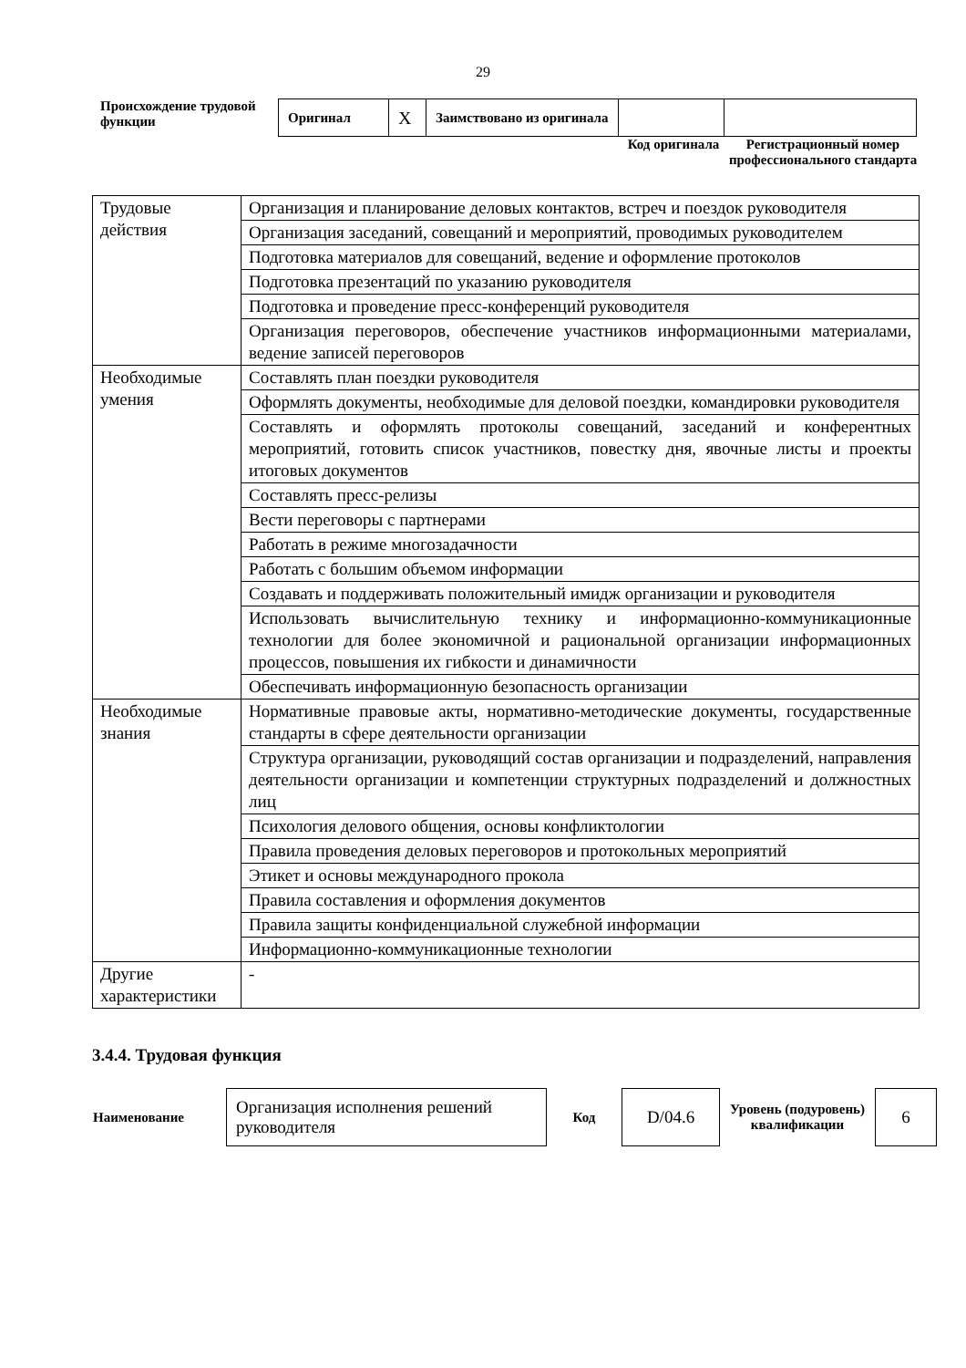29
Происхождение трудовой функции
| Оригинал | X | Заимствовано из оригинала | | |
Код оригинала Регистрационный номер профессионального стандарта
| Трудовые действия | Организация и планирование деловых контактов, встреч и поездок руководителя |
| | Организация заседаний, совещаний и мероприятий, проводимых руководителем |
| | Подготовка материалов для совещаний, ведение и оформление протоколов |
| | Подготовка презентаций по указанию руководителя |
| | Подготовка и проведение пресс-конференций руководителя |
| | Организация переговоров, обеспечение участников информационными материалами, ведение записей переговоров |
| Необходимые умения | Составлять план поездки руководителя |
| | Оформлять документы, необходимые для деловой поездки, командировки руководителя |
| | Составлять и оформлять протоколы совещаний, заседаний и конферентных мероприятий, готовить список участников, повестку дня, явочные листы и проекты итоговых документов |
| | Составлять пресс-релизы |
| | Вести переговоры с партнерами |
| | Работать в режиме многозадачности |
| | Работать с большим объемом информации |
| | Создавать и поддерживать положительный имидж организации и руководителя |
| | Использовать вычислительную технику и информационно-коммуникационные технологии для более экономичной и рациональной организации информационных процессов, повышения их гибкости и динамичности |
| | Обеспечивать информационную безопасность организации |
| Необходимые знания | Нормативные правовые акты, нормативно-методические документы, государственные стандарты в сфере деятельности организации |
| | Структура организации, руководящий состав организации и подразделений, направления деятельности организации и компетенции структурных подразделений и должностных лиц |
| | Психология делового общения, основы конфликтологии |
| | Правила проведения деловых переговоров и протокольных мероприятий |
| | Этикет и основы международного прокола |
| | Правила составления и оформления документов |
| | Правила защиты конфиденциальной служебной информации |
| | Информационно-коммуникационные технологии |
| Другие характеристики | - |
3.4.4. Трудовая функция
| Наименование | Организация исполнения решений руководителя | Код | D/04.6 | Уровень (подуровень) квалификации | 6 |